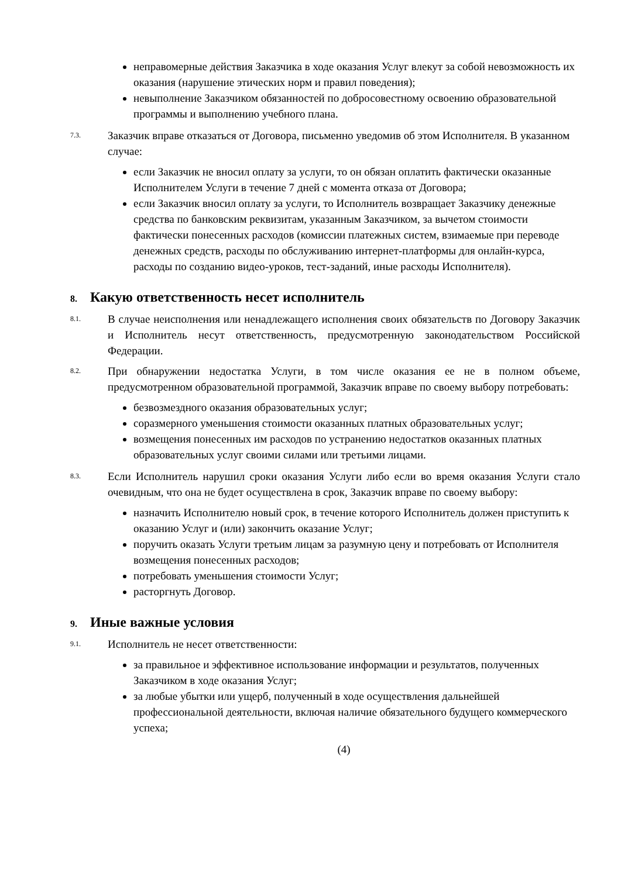неправомерные действия Заказчика в ходе оказания Услуг влекут за собой невозможность их оказания (нарушение этических норм и правил поведения);
невыполнение Заказчиком обязанностей по добросовестному освоению образовательной программы и выполнению учебного плана.
7.3.
Заказчик вправе отказаться от Договора, письменно уведомив об этом Исполнителя. В указанном случае:
если Заказчик не вносил оплату за услуги, то он обязан оплатить фактически оказанные Исполнителем Услуги в течение 7 дней с момента отказа от Договора;
если Заказчик вносил оплату за услуги, то Исполнитель возвращает Заказчику денежные средства по банковским реквизитам, указанным Заказчиком, за вычетом стоимости фактически понесенных расходов (комиссии платежных систем, взимаемые при переводе денежных средств, расходы по обслуживанию интернет-платформы для онлайн-курса, расходы по созданию видео-уроков, тест-заданий, иные расходы Исполнителя).
8. Какую ответственность несет исполнитель
8.1.
В случае неисполнения или ненадлежащего исполнения своих обязательств по Договору Заказчик и Исполнитель несут ответственность, предусмотренную законодательством Российской Федерации.
8.2.
При обнаружении недостатка Услуги, в том числе оказания ее не в полном объеме, предусмотренном образовательной программой, Заказчик вправе по своему выбору потребовать:
безвозмездного оказания образовательных услуг;
соразмерного уменьшения стоимости оказанных платных образовательных услуг;
возмещения понесенных им расходов по устранению недостатков оказанных платных образовательных услуг своими силами или третьими лицами.
8.3.
Если Исполнитель нарушил сроки оказания Услуги либо если во время оказания Услуги стало очевидным, что она не будет осуществлена в срок, Заказчик вправе по своему выбору:
назначить Исполнителю новый срок, в течение которого Исполнитель должен приступить к оказанию Услуг и (или) закончить оказание Услуг;
поручить оказать Услуги третьим лицам за разумную цену и потребовать от Исполнителя возмещения понесенных расходов;
потребовать уменьшения стоимости Услуг;
расторгнуть Договор.
9. Иные важные условия
9.1.
Исполнитель не несет ответственности:
за правильное и эффективное использование информации и результатов, полученных Заказчиком в ходе оказания Услуг;
за любые убытки или ущерб, полученный в ходе осуществления дальнейшей профессиональной деятельности, включая наличие обязательного будущего коммерческого успеха;
(4)